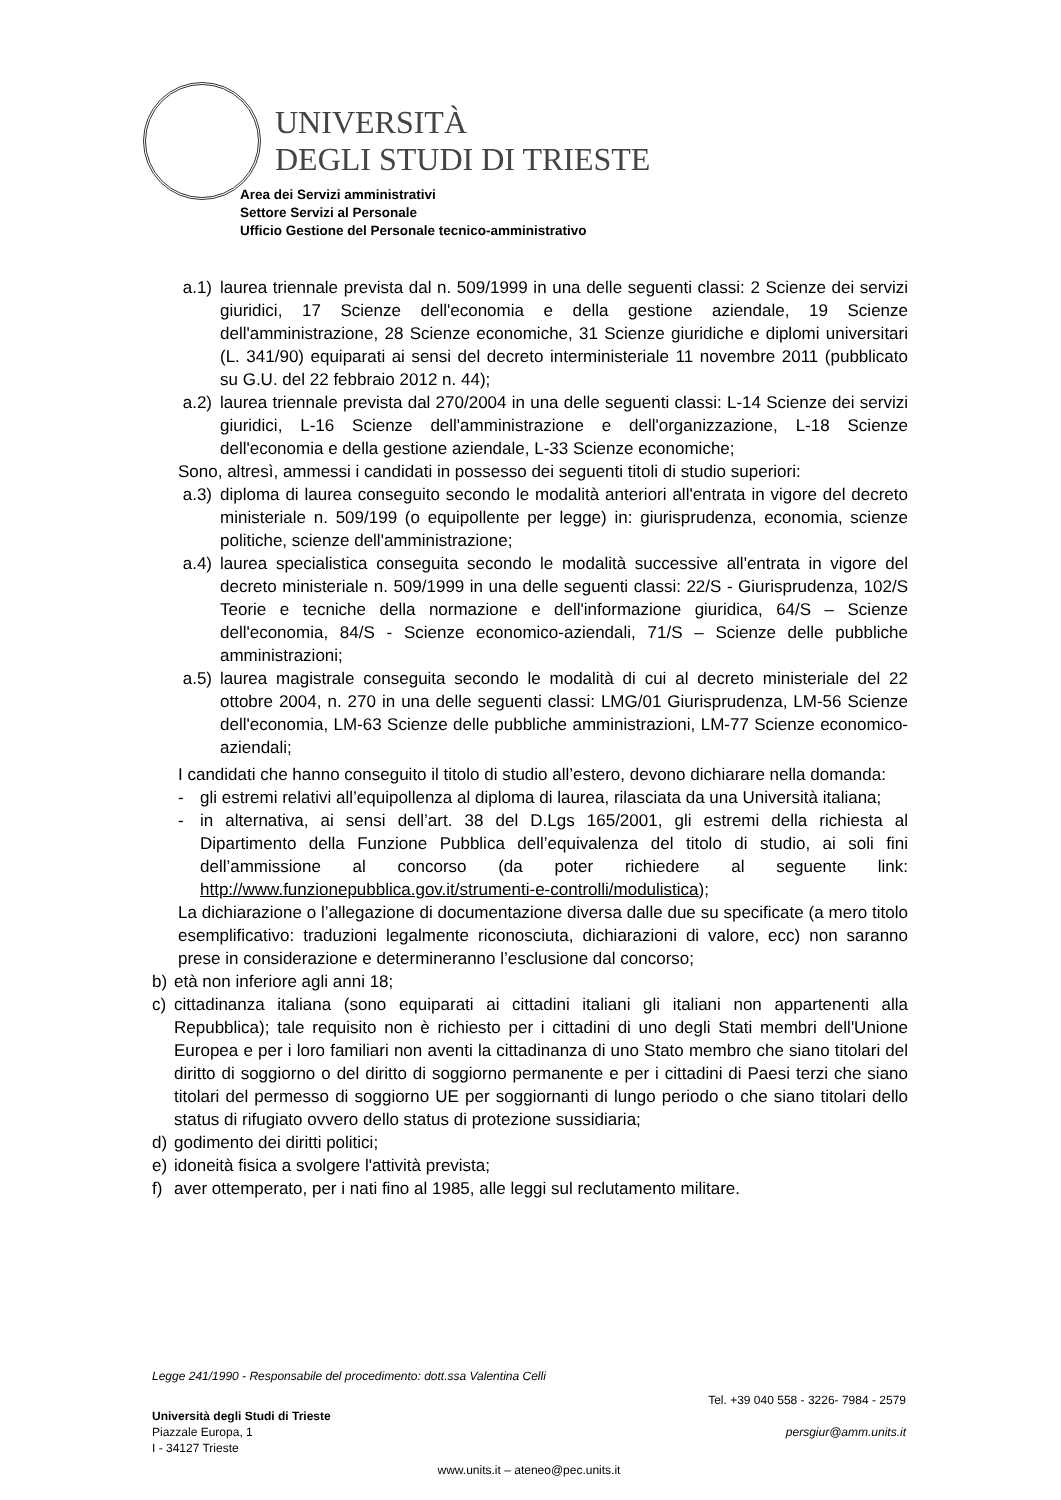UNIVERSITÀ
DEGLI STUDI DI TRIESTE
Area dei Servizi amministrativi
Settore Servizi al Personale
Ufficio Gestione del Personale tecnico-amministrativo
a.1) laurea triennale prevista dal n. 509/1999 in una delle seguenti classi: 2 Scienze dei servizi giuridici, 17 Scienze dell'economia e della gestione aziendale, 19 Scienze dell'amministrazione, 28 Scienze economiche, 31 Scienze giuridiche e diplomi universitari (L. 341/90) equiparati ai sensi del decreto interministeriale 11 novembre 2011 (pubblicato su G.U. del 22 febbraio 2012 n. 44);
a.2) laurea triennale prevista dal 270/2004 in una delle seguenti classi: L-14 Scienze dei servizi giuridici, L-16 Scienze dell'amministrazione e dell'organizzazione, L-18 Scienze dell'economia e della gestione aziendale, L-33 Scienze economiche;
Sono, altresì, ammessi i candidati in possesso dei seguenti titoli di studio superiori:
a.3) diploma di laurea conseguito secondo le modalità anteriori all'entrata in vigore del decreto ministeriale n. 509/199 (o equipollente per legge) in: giurisprudenza, economia, scienze politiche, scienze dell'amministrazione;
a.4) laurea specialistica conseguita secondo le modalità successive all'entrata in vigore del decreto ministeriale n. 509/1999 in una delle seguenti classi: 22/S - Giurisprudenza, 102/S Teorie e tecniche della normazione e dell'informazione giuridica, 64/S – Scienze dell'economia, 84/S - Scienze economico-aziendali, 71/S – Scienze delle pubbliche amministrazioni;
a.5) laurea magistrale conseguita secondo le modalità di cui al decreto ministeriale del 22 ottobre 2004, n. 270 in una delle seguenti classi: LMG/01 Giurisprudenza, LM-56 Scienze dell'economia, LM-63 Scienze delle pubbliche amministrazioni, LM-77 Scienze economico-aziendali;
I candidati che hanno conseguito il titolo di studio all’estero, devono dichiarare nella domanda:
- gli estremi relativi all’equipollenza al diploma di laurea, rilasciata da una Università italiana;
- in alternativa, ai sensi dell’art. 38 del D.Lgs 165/2001, gli estremi della richiesta al Dipartimento della Funzione Pubblica dell’equivalenza del titolo di studio, ai soli fini dell’ammissione al concorso (da poter richiedere al seguente link: http://www.funzionepubblica.gov.it/strumenti-e-controlli/modulistica);
La dichiarazione o l’allegazione di documentazione diversa dalle due su specificate (a mero titolo esemplificativo: traduzioni legalmente riconosciuta, dichiarazioni di valore, ecc) non saranno prese in considerazione e determineranno l’esclusione dal concorso;
b) età non inferiore agli anni 18;
c) cittadinanza italiana (sono equiparati ai cittadini italiani gli italiani non appartenenti alla Repubblica); tale requisito non è richiesto per i cittadini di uno degli Stati membri dell'Unione Europea e per i loro familiari non aventi la cittadinanza di uno Stato membro che siano titolari del diritto di soggiorno o del diritto di soggiorno permanente e per i cittadini di Paesi terzi che siano titolari del permesso di soggiorno UE per soggiornanti di lungo periodo o che siano titolari dello status di rifugiato ovvero dello status di protezione sussidiaria;
d) godimento dei diritti politici;
e) idoneità fisica a svolgere l'attività prevista;
f) aver ottemperato, per i nati fino al 1985, alle leggi sul reclutamento militare.
Legge 241/1990 - Responsabile del procedimento: dott.ssa Valentina Celli
Università degli Studi di Trieste
Piazzale Europa, 1
I - 34127 Trieste
Tel. +39 040 558 - 3226- 7984 - 2579
persgiur@amm.units.it
www.units.it – ateneo@pec.units.it